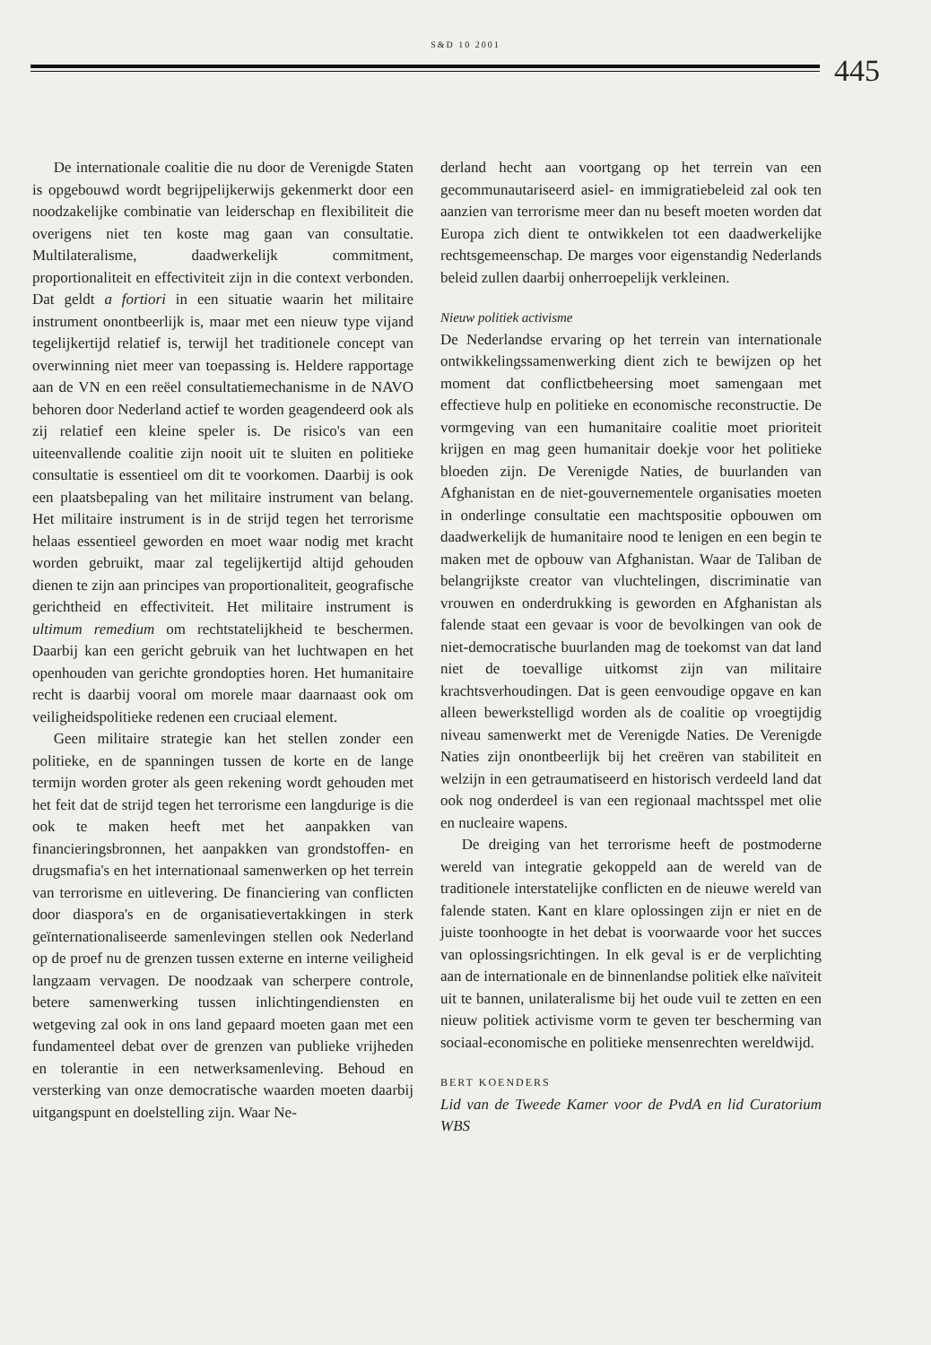S&D 10 2001
445
De internationale coalitie die nu door de Verenigde Staten is opgebouwd wordt begrijpelijkerwijs gekenmerkt door een noodzakelijke combinatie van leiderschap en flexibiliteit die overigens niet ten koste mag gaan van consultatie. Multilateralisme, daadwerkelijk commitment, proportionaliteit en effectiviteit zijn in die context verbonden. Dat geldt a fortiori in een situatie waarin het militaire instrument onontbeerlijk is, maar met een nieuw type vijand tegelijkertijd relatief is, terwijl het traditionele concept van overwinning niet meer van toepassing is. Heldere rapportage aan de VN en een reëel consultatiemechanisme in de NAVO behoren door Nederland actief te worden geagendeerd ook als zij relatief een kleine speler is. De risico's van een uiteenvallende coalitie zijn nooit uit te sluiten en politieke consultatie is essentieel om dit te voorkomen. Daarbij is ook een plaatsbepaling van het militaire instrument van belang. Het militaire instrument is in de strijd tegen het terrorisme helaas essentieel geworden en moet waar nodig met kracht worden gebruikt, maar zal tegelijkertijd altijd gehouden dienen te zijn aan principes van proportionaliteit, geografische gerichtheid en effectiviteit. Het militaire instrument is ultimum remedium om rechtstatelijkheid te beschermen. Daarbij kan een gericht gebruik van het luchtwapen en het openhouden van gerichte grondopties horen. Het humanitaire recht is daarbij vooral om morele maar daarnaast ook om veiligheidspolitieke redenen een cruciaal element.
Geen militaire strategie kan het stellen zonder een politieke, en de spanningen tussen de korte en de lange termijn worden groter als geen rekening wordt gehouden met het feit dat de strijd tegen het terrorisme een langdurige is die ook te maken heeft met het aanpakken van financieringsbronnen, het aanpakken van grondstoffen- en drugsmafia's en het internationaal samenwerken op het terrein van terrorisme en uitlevering. De financiering van conflicten door diaspora's en de organisatievertakkingen in sterk geïnternationaliseerde samenlevingen stellen ook Nederland op de proef nu de grenzen tussen externe en interne veiligheid langzaam vervagen. De noodzaak van scherpere controle, betere samenwerking tussen inlichtingendiensten en wetgeving zal ook in ons land gepaard moeten gaan met een fundamenteel debat over de grenzen van publieke vrijheden en tolerantie in een netwerksamenleving. Behoud en versterking van onze democratische waarden moeten daarbij uitgangspunt en doelstelling zijn. Waar Ne-
derland hecht aan voortgang op het terrein van een gecommunautariseerd asiel- en immigratiebeleid zal ook ten aanzien van terrorisme meer dan nu beseft moeten worden dat Europa zich dient te ontwikkelen tot een daadwerkelijke rechtsgemeenschap. De marges voor eigenstandig Nederlands beleid zullen daarbij onherroepelijk verkleinen.
Nieuw politiek activisme
De Nederlandse ervaring op het terrein van internationale ontwikkelingssamenwerking dient zich te bewijzen op het moment dat conflictbeheersing moet samengaan met effectieve hulp en politieke en economische reconstructie. De vormgeving van een humanitaire coalitie moet prioriteit krijgen en mag geen humanitair doekje voor het politieke bloeden zijn. De Verenigde Naties, de buurlanden van Afghanistan en de niet-gouvernementele organisaties moeten in onderlinge consultatie een machtspositie opbouwen om daadwerkelijk de humanitaire nood te lenigen en een begin te maken met de opbouw van Afghanistan. Waar de Taliban de belangrijkste creator van vluchtelingen, discriminatie van vrouwen en onderdrukking is geworden en Afghanistan als falende staat een gevaar is voor de bevolkingen van ook de niet-democratische buurlanden mag de toekomst van dat land niet de toevallige uitkomst zijn van militaire krachtsverhoudingen. Dat is geen eenvoudige opgave en kan alleen bewerkstelligd worden als de coalitie op vroegtijdig niveau samenwerkt met de Verenigde Naties. De Verenigde Naties zijn onontbeerlijk bij het creëren van stabiliteit en welzijn in een getraumatiseerd en historisch verdeeld land dat ook nog onderdeel is van een regionaal machtsspel met olie en nucleaire wapens.
De dreiging van het terrorisme heeft de postmoderne wereld van integratie gekoppeld aan de wereld van de traditionele interstatelijke conflicten en de nieuwe wereld van falende staten. Kant en klare oplossingen zijn er niet en de juiste toonhoogte in het debat is voorwaarde voor het succes van oplossingsrichtingen. In elk geval is er de verplichting aan de internationale en de binnenlandse politiek elke naïviteit uit te bannen, unilateralisme bij het oude vuil te zetten en een nieuw politiek activisme vorm te geven ter bescherming van sociaal-economische en politieke mensenrechten wereldwijd.
BERT KOENDERS
Lid van de Tweede Kamer voor de PvdA en lid Curatorium WBS